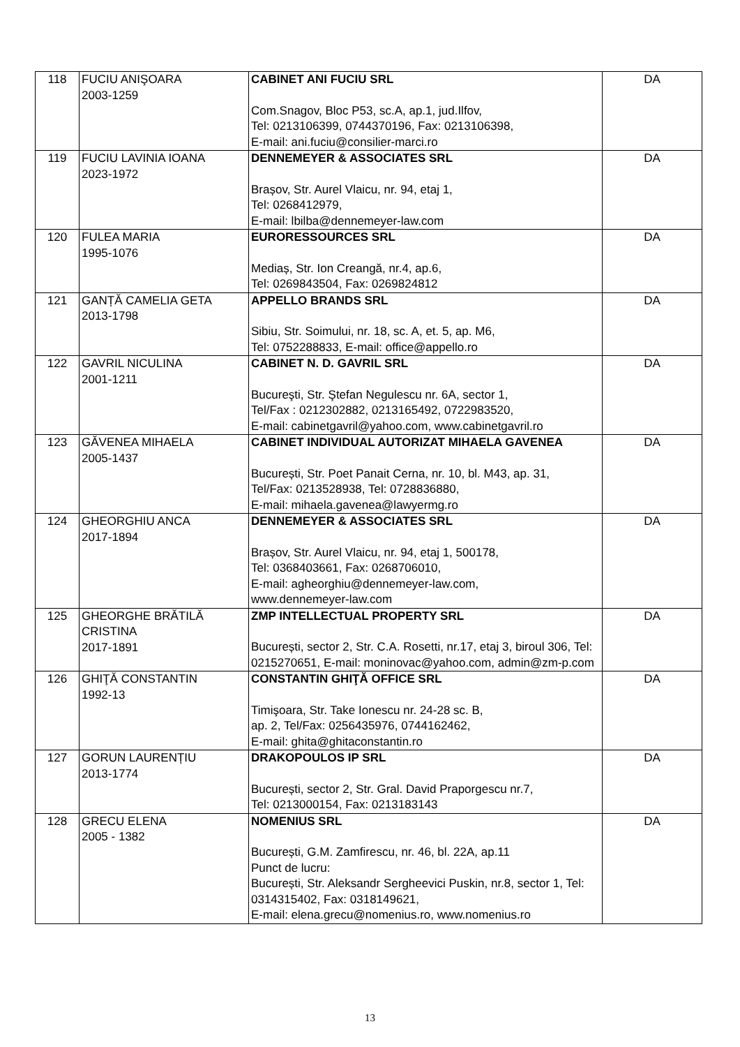| 118 | FUCIU ANIŞOARA 2003-1259 | CABINET ANI FUCIU SRL Com.Snagov, Bloc P53, sc.A, ap.1, jud.Ilfov, Tel: 0213106399, 0744370196, Fax: 0213106398, E-mail: ani.fuciu@consilier-marci.ro | DA |
| 119 | FUCIU LAVINIA IOANA 2023-1972 | DENNEMEYER & ASSOCIATES SRL Brașov, Str. Aurel Vlaicu, nr. 94, etaj 1, Tel: 0268412979, E-mail: lbilba@dennemeyer-law.com | DA |
| 120 | FULEA MARIA 1995-1076 | EURORESSOURCES SRL Mediaș, Str. Ion Creangă, nr.4, ap.6, Tel: 0269843504, Fax: 0269824812 | DA |
| 121 | GANȚĂ CAMELIA GETA 2013-1798 | APPELLO BRANDS SRL Sibiu, Str. Soimului, nr. 18, sc. A, et. 5, ap. M6, Tel: 0752288833, E-mail: office@appello.ro | DA |
| 122 | GAVRIL NICULINA 2001-1211 | CABINET N. D. GAVRIL SRL Bucureşti, Str. Ştefan Negulescu nr. 6A, sector 1, Tel/Fax : 0212302882, 0213165492, 0722983520, E-mail: cabinetgavril@yahoo.com, www.cabinetgavril.ro | DA |
| 123 | GĂVENEA MIHAELA 2005-1437 | CABINET INDIVIDUAL AUTORIZAT MIHAELA GAVENEA București, Str. Poet Panait Cerna, nr. 10, bl. M43, ap. 31, Tel/Fax: 0213528938, Tel: 0728836880, E-mail: mihaela.gavenea@lawyermg.ro | DA |
| 124 | GHEORGHIU ANCA 2017-1894 | DENNEMEYER & ASSOCIATES SRL Brașov, Str. Aurel Vlaicu, nr. 94, etaj 1, 500178, Tel: 0368403661, Fax: 0268706010, E-mail: agheorghiu@dennemeyer-law.com, www.dennemeyer-law.com | DA |
| 125 | GHEORGHE BRĂTILĂ CRISTINA 2017-1891 | ZMP INTELLECTUAL PROPERTY SRL București, sector 2, Str. C.A. Rosetti, nr.17, etaj 3, biroul 306, Tel: 0215270651, E-mail: moninovac@yahoo.com, admin@zm-p.com | DA |
| 126 | GHIŢĂ CONSTANTIN 1992-13 | CONSTANTIN GHIŢĂ OFFICE SRL Timişoara, Str. Take Ionescu nr. 24-28 sc. B, ap. 2, Tel/Fax: 0256435976, 0744162462, E-mail: ghita@ghitaconstantin.ro | DA |
| 127 | GORUN LAURENȚIU 2013-1774 | DRAKOPOULOS IP SRL București, sector 2, Str. Gral. David Praporgescu nr.7, Tel: 0213000154, Fax: 0213183143 | DA |
| 128 | GRECU ELENA 2005 - 1382 | NOMENIUS SRL București, G.M. Zamfirescu, nr. 46, bl. 22A, ap.11 Punct de lucru: București, Str. Aleksandr Sergheevici Puskin, nr.8, sector 1, Tel: 0314315402, Fax: 0318149621, E-mail: elena.grecu@nomenius.ro, www.nomenius.ro | DA |
13